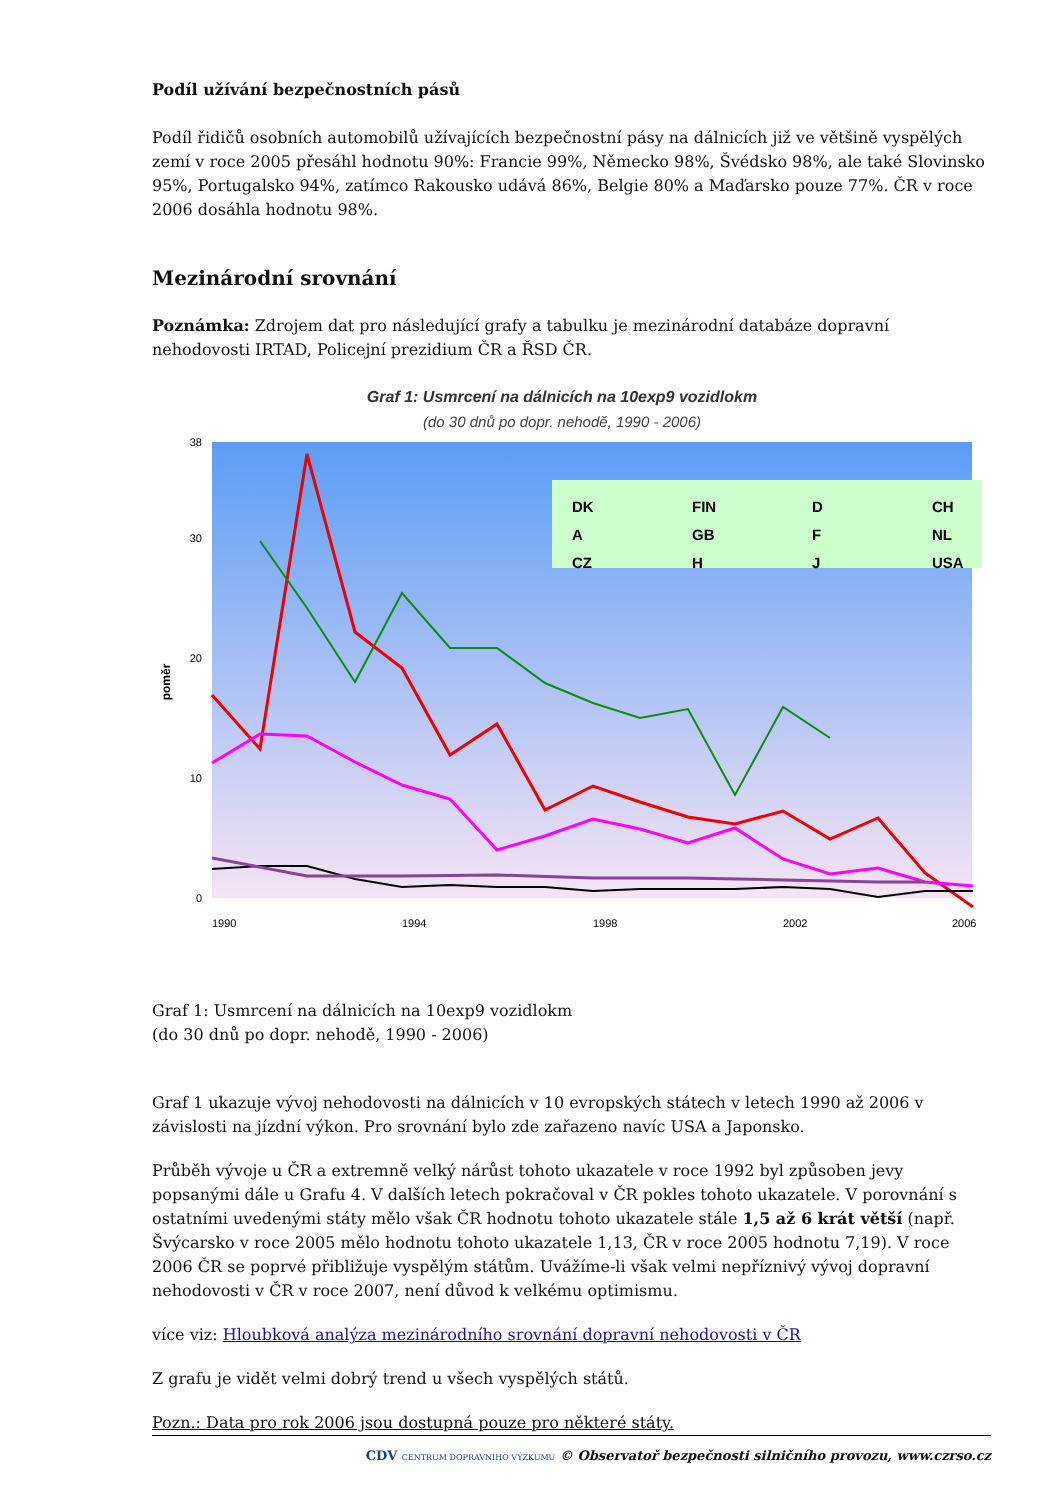Podíl užívání bezpečnostních pásů
Podíl řidičů osobních automobilů užívajících bezpečnostní pásy na dálnicích již ve většině vyspělých zemí v roce 2005 přesáhl hodnotu 90%: Francie 99%, Německo 98%, Švédsko 98%, ale také Slovinsko 95%, Portugalsko 94%, zatímco Rakousko udává 86%, Belgie 80% a Maďarsko pouze 77%. ČR v roce 2006 dosáhla hodnotu 98%.
Mezinárodní srovnání
Poznámka: Zdrojem dat pro následující grafy a tabulku je mezinárodní databáze dopravní nehodovosti IRTAD, Policejní prezidium ČR a ŘSD ČR.
Graf 1: Usmrcení na dálnicích na 10exp9 vozidlokm
(do 30 dnů po dopr. nehodě, 1990 - 2006)
poměr
38
30
20
10
0
DK
FIN
D
CH
A
GB
F
NL
CZ
H
J
USA
1990
1994
1998
2002
2006
Graf 1: Usmrcení na dálnicích na 10exp9 vozidlokm
(do 30 dnů po dopr. nehodě, 1990 - 2006)
Graf 1 ukazuje vývoj nehodovosti na dálnicích v 10 evropských státech v letech 1990 až 2006 v závislosti na jízdní výkon. Pro srovnání bylo zde zařazeno navíc USA a Japonsko.
Průběh vývoje u ČR a extremně velký nárůst tohoto ukazatele v roce 1992 byl způsoben jevy popsanými dále u Grafu 4. V dalších letech pokračoval v ČR pokles tohoto ukazatele. V porovnání s ostatními uvedenými státy mělo však ČR hodnotu tohoto ukazatele stále 1,5 až 6 krát větší (např. Švýcarsko v roce 2005 mělo hodnotu tohoto ukazatele 1,13, ČR v roce 2005 hodnotu 7,19). V roce 2006 ČR se poprvé přibližuje vyspělým státům. Uvážíme-li však velmi nepříznivý vývoj dopravní nehodovosti v ČR v roce 2007, není důvod k velkému optimismu.
více viz: Hloubková analýza mezinárodního srovnání dopravní nehodovosti v ČR
Z grafu je vidět velmi dobrý trend u všech vyspělých států.
Pozn.: Data pro rok 2006 jsou dostupná pouze pro některé státy.
CDV CENTRUM DOPRAVNÍHO VÝZKUMU © Observatoř bezpečnosti silničního provozu, www.czrso.cz